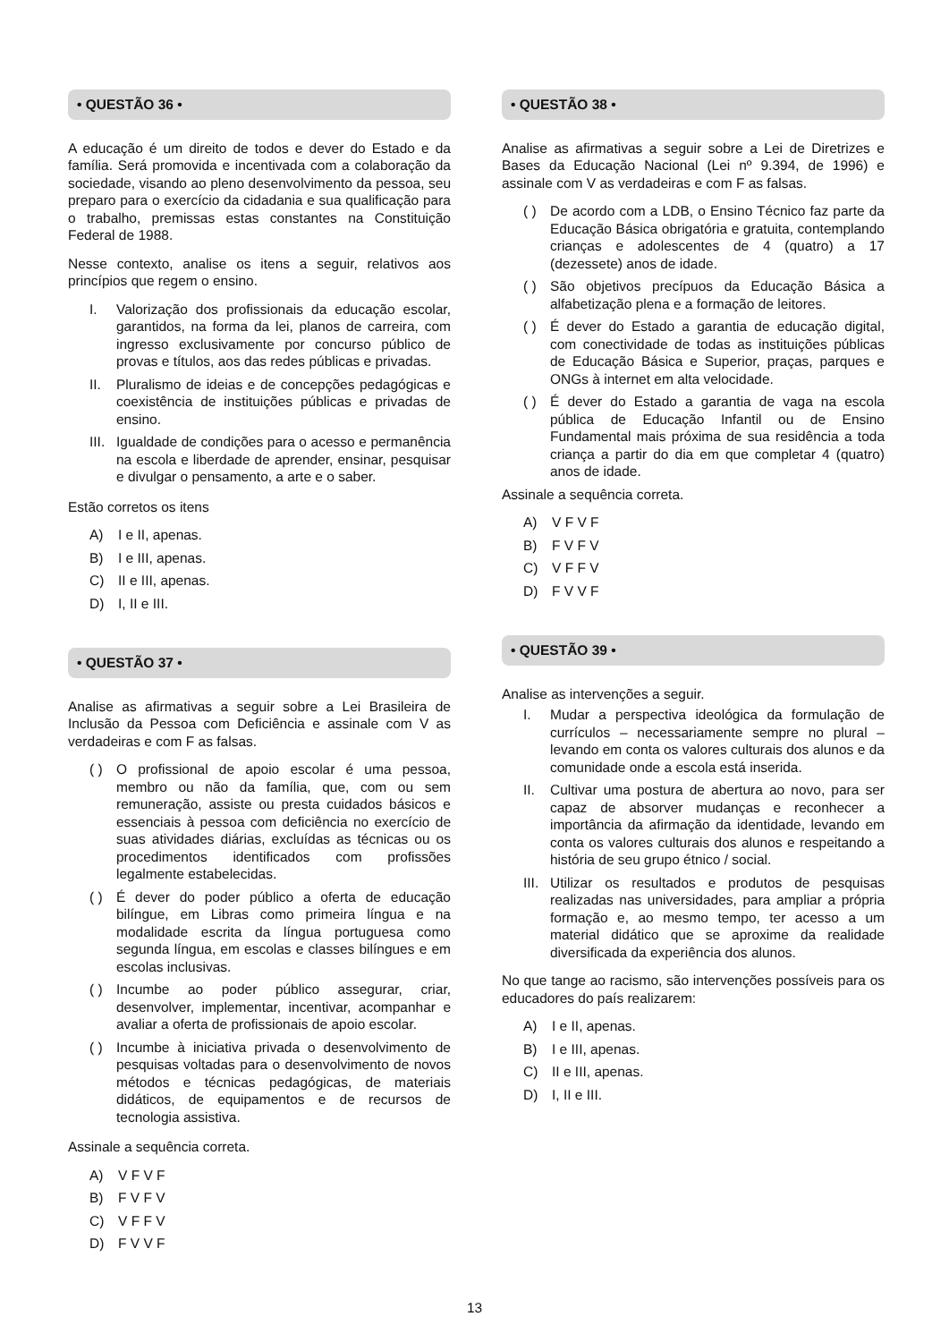• QUESTÃO 36 •
A educação é um direito de todos e dever do Estado e da família. Será promovida e incentivada com a colaboração da sociedade, visando ao pleno desenvolvimento da pessoa, seu preparo para o exercício da cidadania e sua qualificação para o trabalho, premissas estas constantes na Constituição Federal de 1988.
Nesse contexto, analise os itens a seguir, relativos aos princípios que regem o ensino.
I. Valorização dos profissionais da educação escolar, garantidos, na forma da lei, planos de carreira, com ingresso exclusivamente por concurso público de provas e títulos, aos das redes públicas e privadas.
II. Pluralismo de ideias e de concepções pedagógicas e coexistência de instituições públicas e privadas de ensino.
III. Igualdade de condições para o acesso e permanência na escola e liberdade de aprender, ensinar, pesquisar e divulgar o pensamento, a arte e o saber.
Estão corretos os itens
A) I e II, apenas.
B) I e III, apenas.
C) II e III, apenas.
D) I, II e III.
• QUESTÃO 37 •
Analise as afirmativas a seguir sobre a Lei Brasileira de Inclusão da Pessoa com Deficiência e assinale com V as verdadeiras e com F as falsas.
( ) O profissional de apoio escolar é uma pessoa, membro ou não da família, que, com ou sem remuneração, assiste ou presta cuidados básicos e essenciais à pessoa com deficiência no exercício de suas atividades diárias, excluídas as técnicas ou os procedimentos identificados com profissões legalmente estabelecidas.
( ) É dever do poder público a oferta de educação bilíngue, em Libras como primeira língua e na modalidade escrita da língua portuguesa como segunda língua, em escolas e classes bilíngues e em escolas inclusivas.
( ) Incumbe ao poder público assegurar, criar, desenvolver, implementar, incentivar, acompanhar e avaliar a oferta de profissionais de apoio escolar.
( ) Incumbe à iniciativa privada o desenvolvimento de pesquisas voltadas para o desenvolvimento de novos métodos e técnicas pedagógicas, de materiais didáticos, de equipamentos e de recursos de tecnologia assistiva.
Assinale a sequência correta.
A) V F V F
B) F V F V
C) V F F V
D) F V V F
• QUESTÃO 38 •
Analise as afirmativas a seguir sobre a Lei de Diretrizes e Bases da Educação Nacional (Lei nº 9.394, de 1996) e assinale com V as verdadeiras e com F as falsas.
( ) De acordo com a LDB, o Ensino Técnico faz parte da Educação Básica obrigatória e gratuita, contemplando crianças e adolescentes de 4 (quatro) a 17 (dezessete) anos de idade.
( ) São objetivos precípuos da Educação Básica a alfabetização plena e a formação de leitores.
( ) É dever do Estado a garantia de educação digital, com conectividade de todas as instituições públicas de Educação Básica e Superior, praças, parques e ONGs à internet em alta velocidade.
( ) É dever do Estado a garantia de vaga na escola pública de Educação Infantil ou de Ensino Fundamental mais próxima de sua residência a toda criança a partir do dia em que completar 4 (quatro) anos de idade.
Assinale a sequência correta.
A) V F V F
B) F V F V
C) V F F V
D) F V V F
• QUESTÃO 39 •
Analise as intervenções a seguir.
I. Mudar a perspectiva ideológica da formulação de currículos – necessariamente sempre no plural – levando em conta os valores culturais dos alunos e da comunidade onde a escola está inserida.
II. Cultivar uma postura de abertura ao novo, para ser capaz de absorver mudanças e reconhecer a importância da afirmação da identidade, levando em conta os valores culturais dos alunos e respeitando a história de seu grupo étnico / social.
III. Utilizar os resultados e produtos de pesquisas realizadas nas universidades, para ampliar a própria formação e, ao mesmo tempo, ter acesso a um material didático que se aproxime da realidade diversificada da experiência dos alunos.
No que tange ao racismo, são intervenções possíveis para os educadores do país realizarem:
A) I e II, apenas.
B) I e III, apenas.
C) II e III, apenas.
D) I, II e III.
13